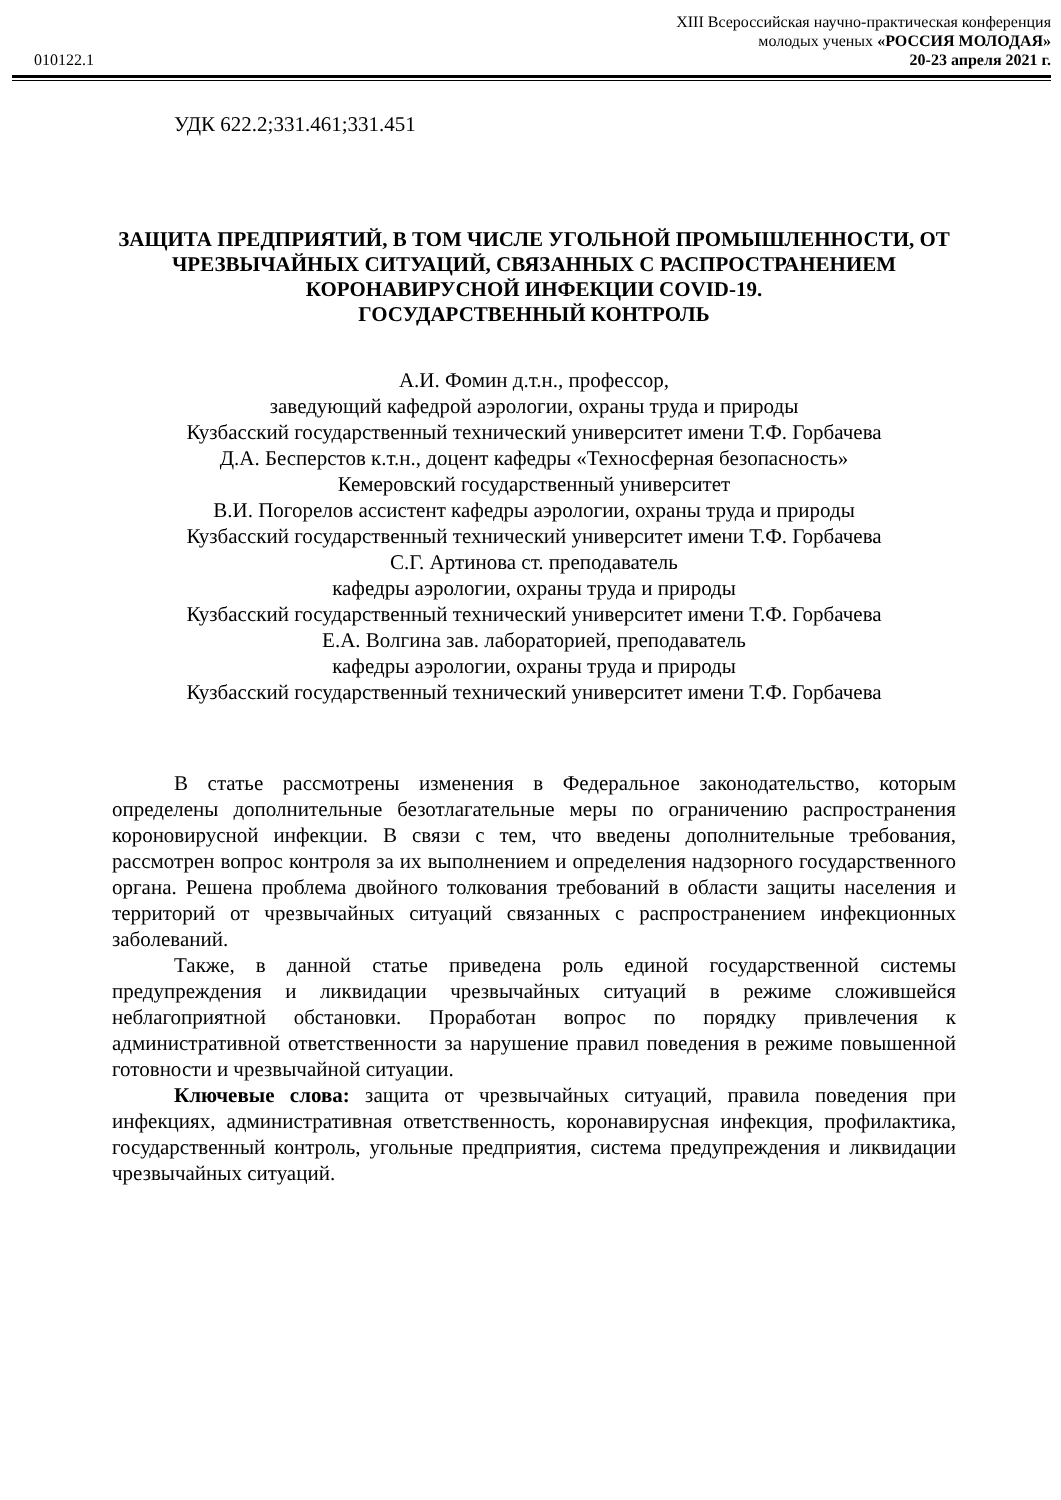XIII Всероссийская научно-практическая конференция
молодых ученых «РОССИЯ МОЛОДАЯ»
010122.1 20-23 апреля 2021 г.
УДК 622.2;331.461;331.451
ЗАЩИТА ПРЕДПРИЯТИЙ, В ТОМ ЧИСЛЕ УГОЛЬНОЙ ПРОМЫШЛЕННОСТИ, ОТ ЧРЕЗВЫЧАЙНЫХ СИТУАЦИЙ, СВЯЗАННЫХ С РАСПРОСТРАНЕНИЕМ КОРОНАВИРУСНОЙ ИНФЕКЦИИ COVID-19.
ГОСУДАРСТВЕННЫЙ КОНТРОЛЬ
А.И. Фомин д.т.н., профессор,
заведующий кафедрой аэрологии, охраны труда и природы
Кузбасский государственный технический университет имени Т.Ф. Горбачева
Д.А. Бесперстов к.т.н., доцент кафедры «Техносферная безопасность»
Кемеровский государственный университет
В.И. Погорелов ассистент кафедры аэрологии, охраны труда и природы
Кузбасский государственный технический университет имени Т.Ф. Горбачева
С.Г. Артинова ст. преподаватель
кафедры аэрологии, охраны труда и природы
Кузбасский государственный технический университет имени Т.Ф. Горбачева
Е.А. Волгина зав. лабораторией, преподаватель
кафедры аэрологии, охраны труда и природы
Кузбасский государственный технический университет имени Т.Ф. Горбачева
В статье рассмотрены изменения в Федеральное законодательство, которым определены дополнительные безотлагательные меры по ограничению распространения короновирусной инфекции. В связи с тем, что введены дополнительные требования, рассмотрен вопрос контроля за их выполнением и определения надзорного государственного органа. Решена проблема двойного толкования требований в области защиты населения и территорий от чрезвычайных ситуаций связанных с распространением инфекционных заболеваний.
Также, в данной статье приведена роль единой государственной системы предупреждения и ликвидации чрезвычайных ситуаций в режиме сложившейся неблагоприятной обстановки. Проработан вопрос по порядку привлечения к административной ответственности за нарушение правил поведения в режиме повышенной готовности и чрезвычайной ситуации.
Ключевые слова: защита от чрезвычайных ситуаций, правила поведения при инфекциях, административная ответственность, коронавирусная инфекция, профилактика, государственный контроль, угольные предприятия, система предупреждения и ликвидации чрезвычайных ситуаций.